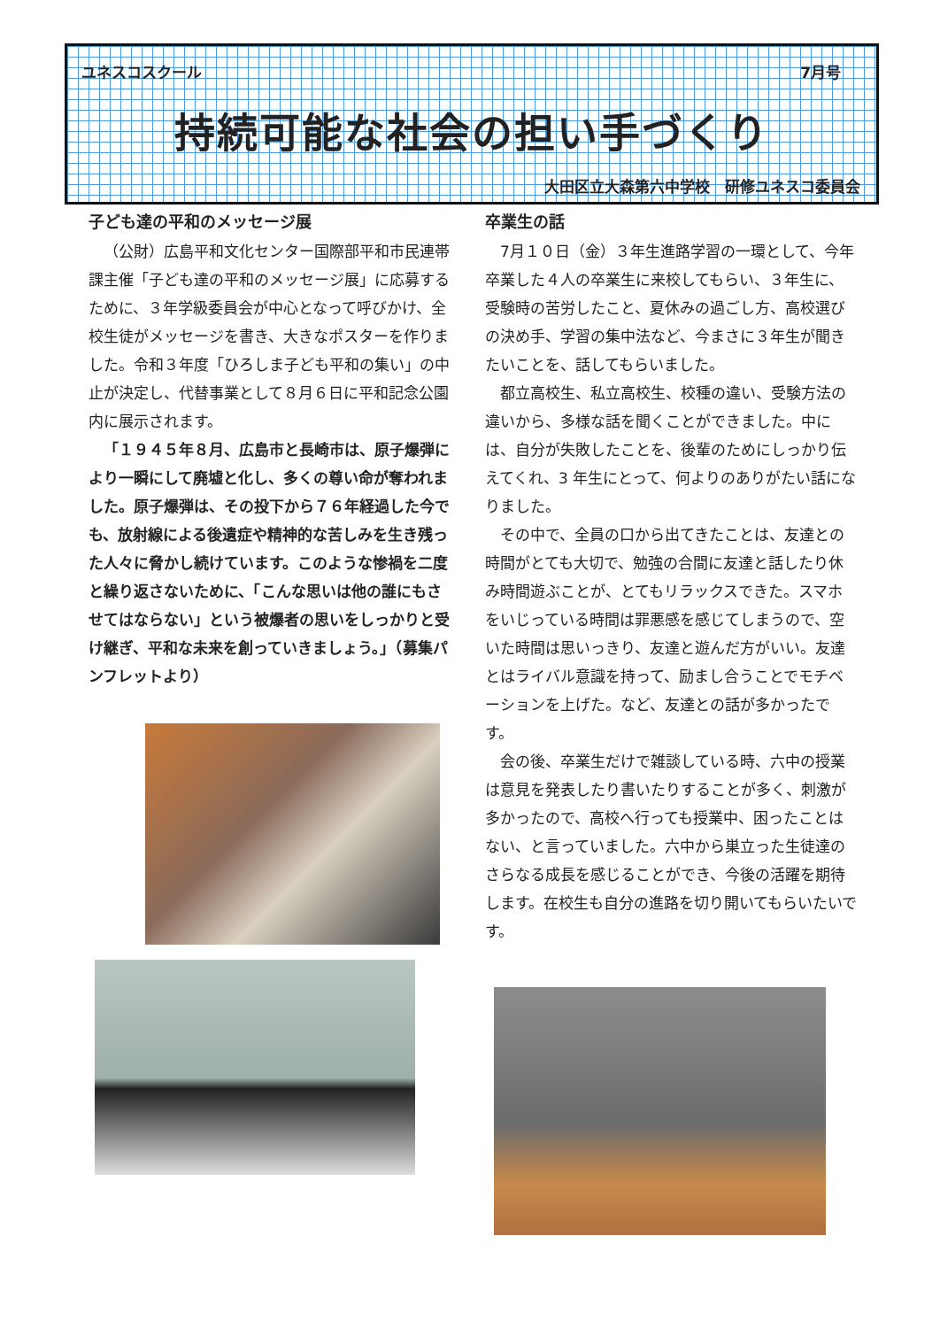ユネスコスクール 7月号
持続可能な社会の担い手づくり
大田区立大森第六中学校　研修ユネスコ委員会
子ども達の平和のメッセージ展
（公財）広島平和文化センター国際部平和市民連帯課主催「子ども達の平和のメッセージ展」に応募するために、３年学級委員会が中心となって呼びかけ、全校生徒がメッセージを書き、大きなポスターを作りました。令和３年度「ひろしま子ども平和の集い」の中止が決定し、代替事業として８月６日に平和記念公園内に展示されます。
「１９４５年８月、広島市と長崎市は、原子爆弾により一瞬にして廃墟と化し、多くの尊い命が奪われました。原子爆弾は、その投下から７６年経過した今でも、放射線による後遺症や精神的な苦しみを生き残った人々に脅かし続けています。このような惨禍を二度と繰り返さないために、「こんな思いは他の誰にもさせてはならない」という被爆者の思いをしっかりと受け継ぎ、平和な未来を創っていきましょう。」（募集パンフレットより）
卒業生の話
7月１０日（金）３年生進路学習の一環として、今年卒業した４人の卒業生に来校してもらい、３年生に、受験時の苦労したこと、夏休みの過ごし方、高校選びの決め手、学習の集中法など、今まさに３年生が聞きたいことを、話してもらいました。
都立高校生、私立高校生、校種の違い、受験方法の違いから、多様な話を聞くことができました。中には、自分が失敗したことを、後輩のためにしっかり伝えてくれ、3 年生にとって、何よりのありがたい話になりました。
その中で、全員の口から出てきたことは、友達との時間がとても大切で、勉強の合間に友達と話したり休み時間遊ぶことが、とてもリラックスできた。スマホをいじっている時間は罪悪感を感じてしまうので、空いた時間は思いっきり、友達と遊んだ方がいい。友達とはライバル意識を持って、励まし合うことでモチベーションを上げた。など、友達との話が多かったです。
会の後、卒業生だけで雑談している時、六中の授業は意見を発表したり書いたりすることが多く、刺激が多かったので、高校へ行っても授業中、困ったことはない、と言っていました。六中から巣立った生徒達のさらなる成長を感じることができ、今後の活躍を期待します。在校生も自分の進路を切り開いてもらいたいです。